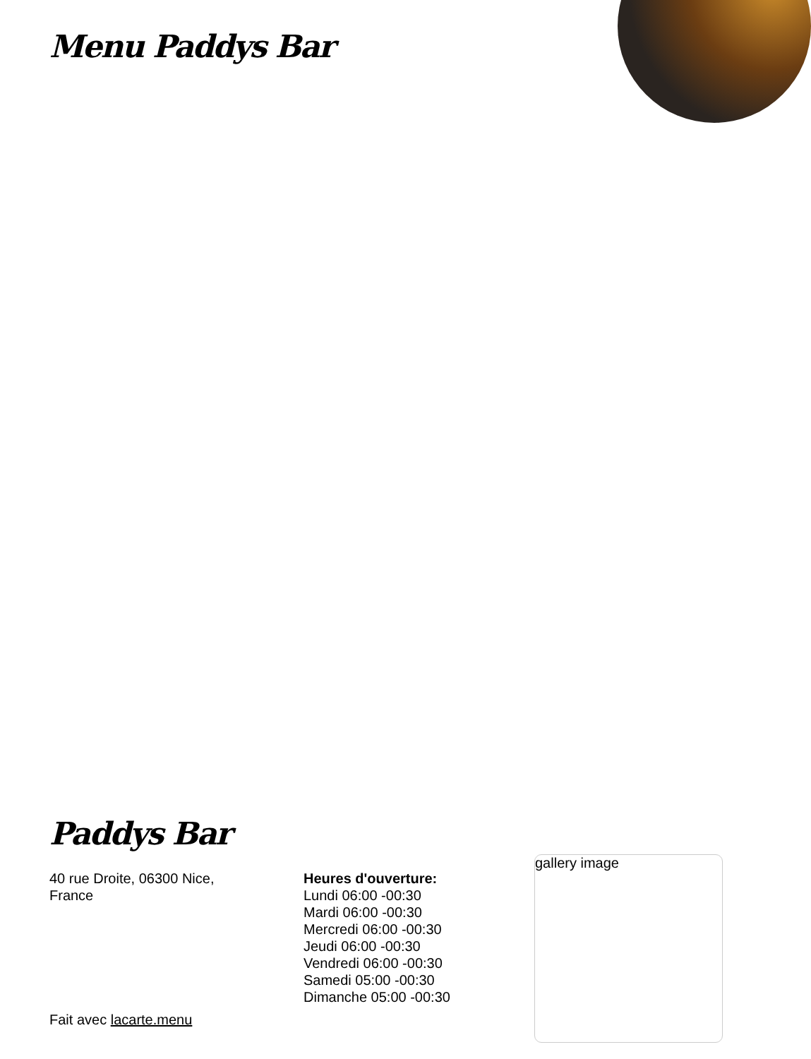Menu Paddys Bar
Paddys Bar
40 rue Droite, 06300 Nice,
France
Heures d'ouverture:
Lundi 06:00 -00:30
Mardi 06:00 -00:30
Mercredi 06:00 -00:30
Jeudi 06:00 -00:30
Vendredi 06:00 -00:30
Samedi 05:00 -00:30
Dimanche 05:00 -00:30
gallery image
Fait avec lacarte.menu